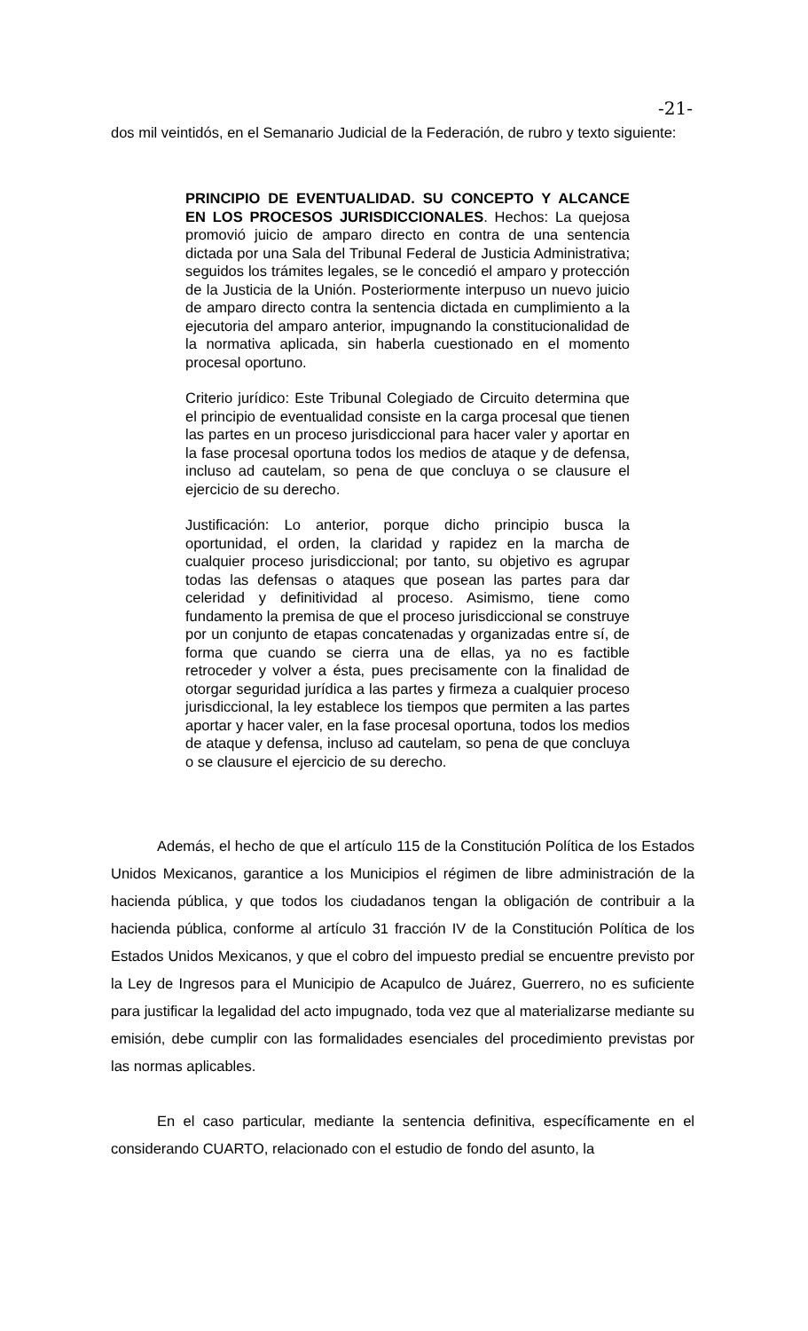-21-
dos mil veintidós, en el Semanario Judicial de la Federación, de rubro y texto siguiente:
PRINCIPIO DE EVENTUALIDAD. SU CONCEPTO Y ALCANCE EN LOS PROCESOS JURISDICCIONALES. Hechos: La quejosa promovió juicio de amparo directo en contra de una sentencia dictada por una Sala del Tribunal Federal de Justicia Administrativa; seguidos los trámites legales, se le concedió el amparo y protección de la Justicia de la Unión. Posteriormente interpuso un nuevo juicio de amparo directo contra la sentencia dictada en cumplimiento a la ejecutoria del amparo anterior, impugnando la constitucionalidad de la normativa aplicada, sin haberla cuestionado en el momento procesal oportuno.
Criterio jurídico: Este Tribunal Colegiado de Circuito determina que el principio de eventualidad consiste en la carga procesal que tienen las partes en un proceso jurisdiccional para hacer valer y aportar en la fase procesal oportuna todos los medios de ataque y de defensa, incluso ad cautelam, so pena de que concluya o se clausure el ejercicio de su derecho.
Justificación: Lo anterior, porque dicho principio busca la oportunidad, el orden, la claridad y rapidez en la marcha de cualquier proceso jurisdiccional; por tanto, su objetivo es agrupar todas las defensas o ataques que posean las partes para dar celeridad y definitividad al proceso. Asimismo, tiene como fundamento la premisa de que el proceso jurisdiccional se construye por un conjunto de etapas concatenadas y organizadas entre sí, de forma que cuando se cierra una de ellas, ya no es factible retroceder y volver a ésta, pues precisamente con la finalidad de otorgar seguridad jurídica a las partes y firmeza a cualquier proceso jurisdiccional, la ley establece los tiempos que permiten a las partes aportar y hacer valer, en la fase procesal oportuna, todos los medios de ataque y defensa, incluso ad cautelam, so pena de que concluya o se clausure el ejercicio de su derecho.
Además, el hecho de que el artículo 115 de la Constitución Política de los Estados Unidos Mexicanos, garantice a los Municipios el régimen de libre administración de la hacienda pública, y que todos los ciudadanos tengan la obligación de contribuir a la hacienda pública, conforme al artículo 31 fracción IV de la Constitución Política de los Estados Unidos Mexicanos, y que el cobro del impuesto predial se encuentre previsto por la Ley de Ingresos para el Municipio de Acapulco de Juárez, Guerrero, no es suficiente para justificar la legalidad del acto impugnado, toda vez que al materializarse mediante su emisión, debe cumplir con las formalidades esenciales del procedimiento previstas por las normas aplicables.
En el caso particular, mediante la sentencia definitiva, específicamente en el considerando CUARTO, relacionado con el estudio de fondo del asunto, la